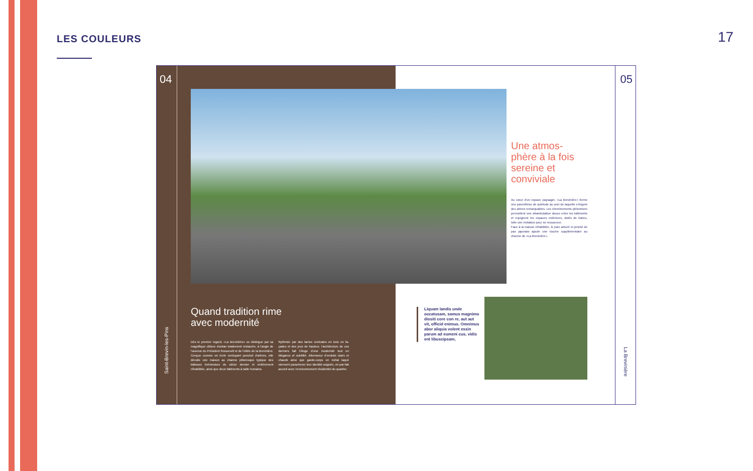LES COULEURS 17
04
Saint-Brevin-les-Pins
Quand tradition rime
avec modernité
Dès le premier regard, «La Brevinière» se distingue par sa magnifique clôture d’antan totalement restaurée, à l’angle de l’avenue du Président Roosevelt et de l’Allée de la Brevinière. Conçue comme un écrin verdoyant ponctué d’arbres, elle dévoile une maison au charme pittoresque typique des bâtisses brévinoises du siècle dernier et entièrement réhabilitée, ainsi que deux bâtiments à taille humaine.
Rythmée par des lames verticales en bois en fa-çades et des jeux de hauteur, l’architecture de ces derniers fait l’éloge d’une modernité tout en élégance et subtilité. Alternance d’enduits clairs et chauds ainsi que garde-corps en métal laqué viennent parachever leur identité soignée, en par-fait accord avec l’environnement résidentiel du quartier.
05
Une atmos-phère à la fois sereine et conviviale
Au cœur d’un espace paysager, «La Brevinière» forme une parenthèse de quiétude au sein de laquelle s’érigent des arbres remarquables. Les cheminements piétonniers permettent une déambulation douce entre les bâtiments et rejoignent les espaces extérieurs, dotés de bancs, telle une invitation pour se ressourcer.
Face à la maison réhabilitée, le parc arboré et jonché de pas japonais ajoute une touche supplémentaire au charme de «La Brevinière».
Liquam landis unde occatusam, samus magnimo dissiti core con re, aut aut vit, officid enimus. Omnimus abor aliquia volent essin parum ad eumeni cus, vidis ent libuscipsam,
La Brevinière